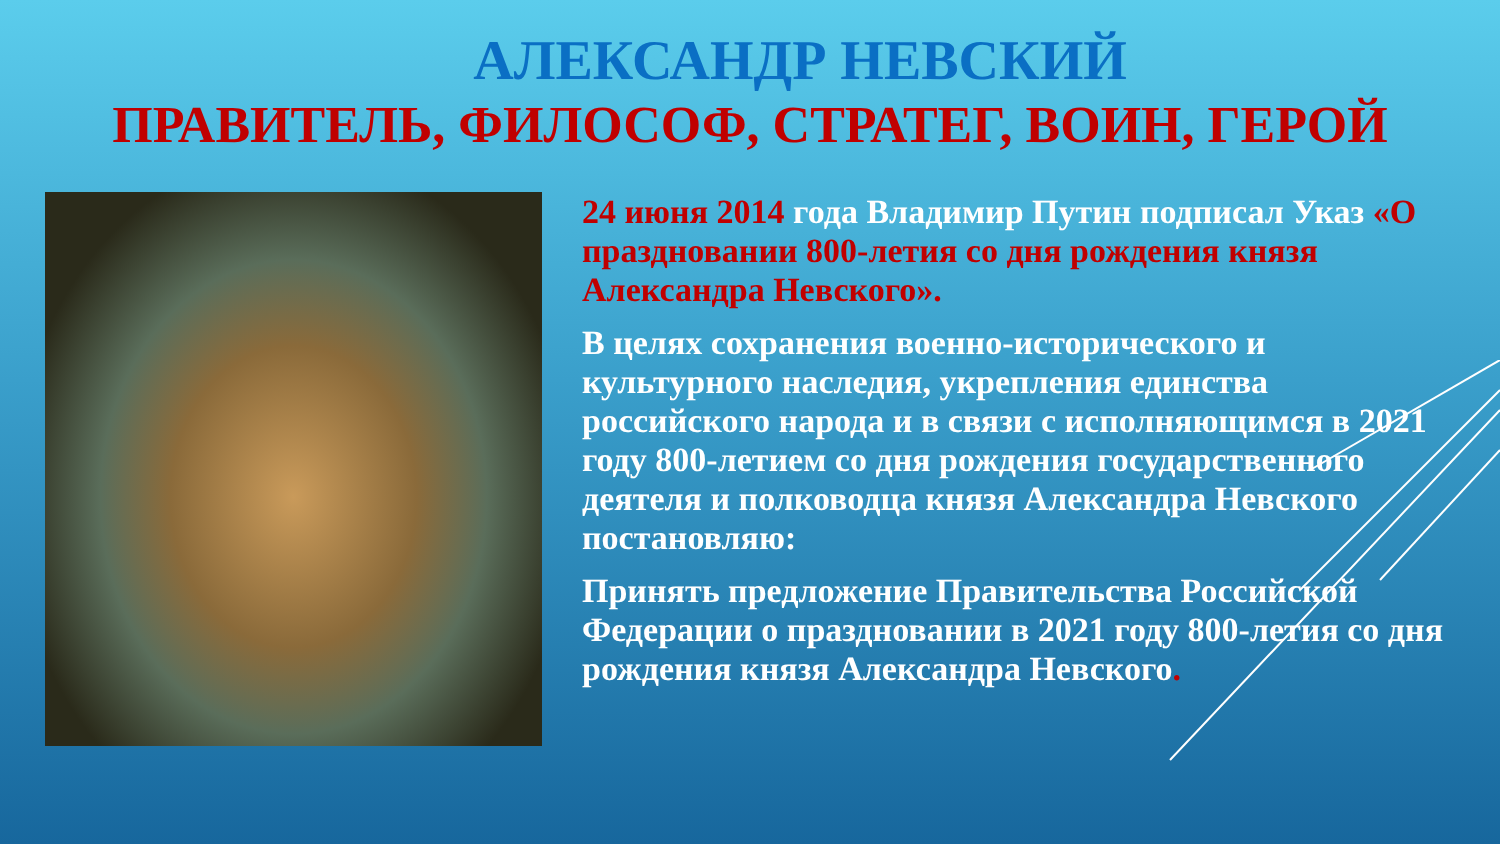АЛЕКСАНДР НЕВСКИЙ
ПРАВИТЕЛЬ, ФИЛОСОФ, СТРАТЕГ, ВОИН, ГЕРОЙ
24 июня 2014 года Владимир Путин подписал Указ «О праздновании 800-летия со дня рождения князя Александра Невского».
В целях сохранения военно-исторического и культурного наследия, укрепления единства российского народа и в связи с исполняющимся в 2021 году 800-летием со дня рождения государственного деятеля и полководца князя Александра Невского постановляю:
Принять предложение Правительства Российской Федерации о праздновании в 2021 году 800-летия со дня рождения князя Александра Невского.